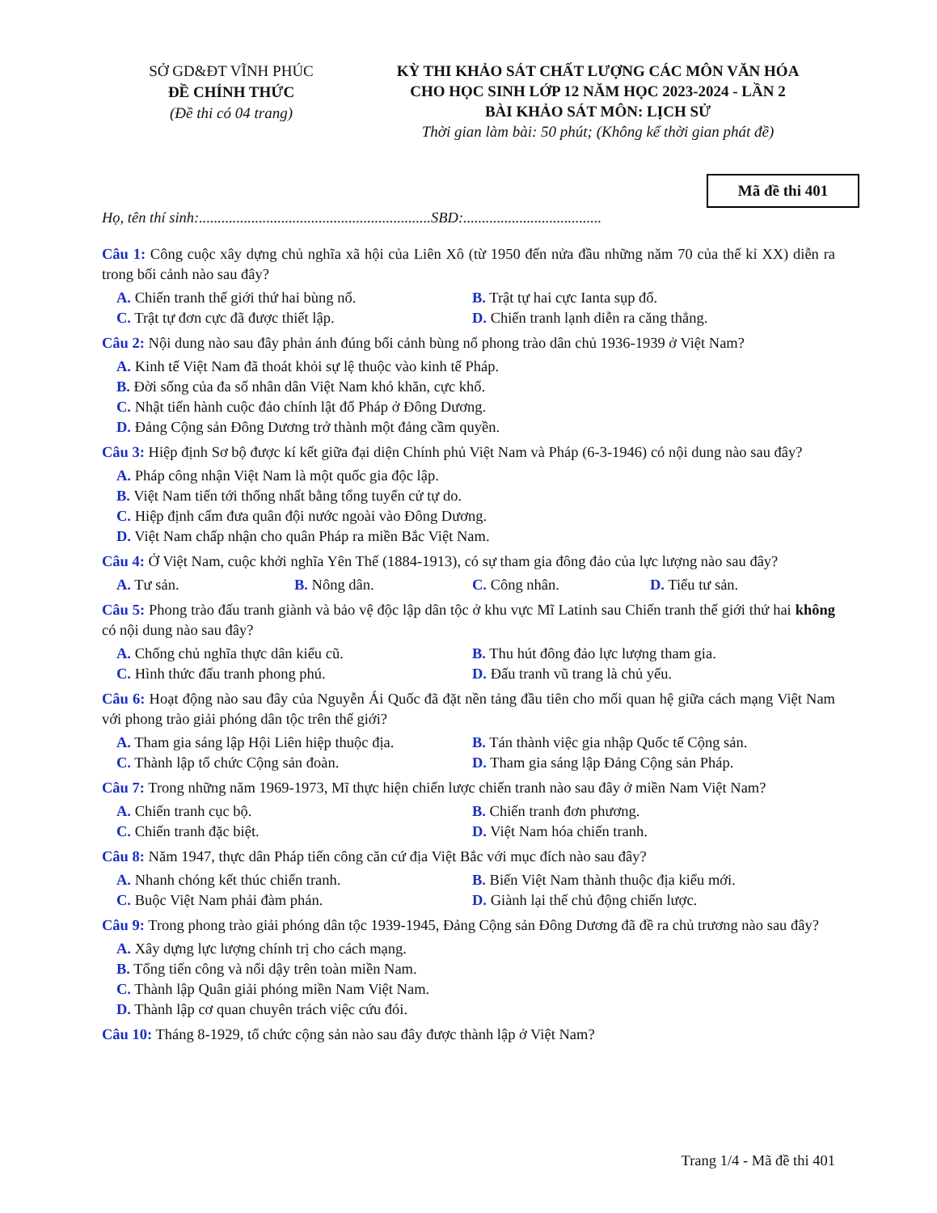SỞ GD&ĐT VĨNH PHÚC
ĐỀ CHÍNH THỨC
(Đề thi có 04 trang)
KỲ THI KHẢO SÁT CHẤT LƯỢNG CÁC MÔN VĂN HÓA
CHO HỌC SINH LỚP 12 NĂM HỌC 2023-2024 - LẦN 2
BÀI KHẢO SÁT MÔN: LỊCH SỬ
Thời gian làm bài: 50 phút; (Không kể thời gian phát đề)
Mã đề thi 401
Họ, tên thí sinh:..............................................................SBD:.....................................
Câu 1: Công cuộc xây dựng chủ nghĩa xã hội của Liên Xô (từ 1950 đến nửa đầu những năm 70 của thế kỉ XX) diễn ra trong bối cảnh nào sau đây?
A. Chiến tranh thế giới thứ hai bùng nổ.
B. Trật tự hai cực Ianta sụp đổ.
C. Trật tự đơn cực đã được thiết lập.
D. Chiến tranh lạnh diễn ra căng thẳng.
Câu 2: Nội dung nào sau đây phản ánh đúng bối cảnh bùng nổ phong trào dân chủ 1936-1939 ở Việt Nam?
A. Kinh tế Việt Nam đã thoát khỏi sự lệ thuộc vào kinh tế Pháp.
B. Đời sống của đa số nhân dân Việt Nam khó khăn, cực khổ.
C. Nhật tiến hành cuộc đảo chính lật đổ Pháp ở Đông Dương.
D. Đảng Cộng sản Đông Dương trở thành một đảng cầm quyền.
Câu 3: Hiệp định Sơ bộ được kí kết giữa đại diện Chính phủ Việt Nam và Pháp (6-3-1946) có nội dung nào sau đây?
A. Pháp công nhận Việt Nam là một quốc gia độc lập.
B. Việt Nam tiến tới thống nhất bằng tổng tuyển cử tự do.
C. Hiệp định cấm đưa quân đội nước ngoài vào Đông Dương.
D. Việt Nam chấp nhận cho quân Pháp ra miền Bắc Việt Nam.
Câu 4: Ở Việt Nam, cuộc khởi nghĩa Yên Thế (1884-1913), có sự tham gia đông đảo của lực lượng nào sau đây?
A. Tư sản.
B. Nông dân.
C. Công nhân.
D. Tiểu tư sản.
Câu 5: Phong trào đấu tranh giành và bảo vệ độc lập dân tộc ở khu vực Mĩ Latinh sau Chiến tranh thế giới thứ hai không có nội dung nào sau đây?
A. Chống chủ nghĩa thực dân kiểu cũ.
B. Thu hút đông đảo lực lượng tham gia.
C. Hình thức đấu tranh phong phú.
D. Đấu tranh vũ trang là chủ yếu.
Câu 6: Hoạt động nào sau đây của Nguyễn Ái Quốc đã đặt nền tảng đầu tiên cho mối quan hệ giữa cách mạng Việt Nam với phong trào giải phóng dân tộc trên thế giới?
A. Tham gia sáng lập Hội Liên hiệp thuộc địa.
B. Tán thành việc gia nhập Quốc tế Cộng sản.
C. Thành lập tổ chức Cộng sản đoàn.
D. Tham gia sáng lập Đảng Cộng sản Pháp.
Câu 7: Trong những năm 1969-1973, Mĩ thực hiện chiến lược chiến tranh nào sau đây ở miền Nam Việt Nam?
A. Chiến tranh cục bộ.
B. Chiến tranh đơn phương.
C. Chiến tranh đặc biệt.
D. Việt Nam hóa chiến tranh.
Câu 8: Năm 1947, thực dân Pháp tiến công căn cứ địa Việt Bắc với mục đích nào sau đây?
A. Nhanh chóng kết thúc chiến tranh.
B. Biến Việt Nam thành thuộc địa kiểu mới.
C. Buộc Việt Nam phải đàm phán.
D. Giành lại thế chủ động chiến lược.
Câu 9: Trong phong trào giải phóng dân tộc 1939-1945, Đảng Cộng sản Đông Dương đã đề ra chủ trương nào sau đây?
A. Xây dựng lực lượng chính trị cho cách mạng.
B. Tổng tiến công và nổi dậy trên toàn miền Nam.
C. Thành lập Quân giải phóng miền Nam Việt Nam.
D. Thành lập cơ quan chuyên trách việc cứu đói.
Câu 10: Tháng 8-1929, tổ chức cộng sản nào sau đây được thành lập ở Việt Nam?
Trang 1/4 - Mã đề thi 401